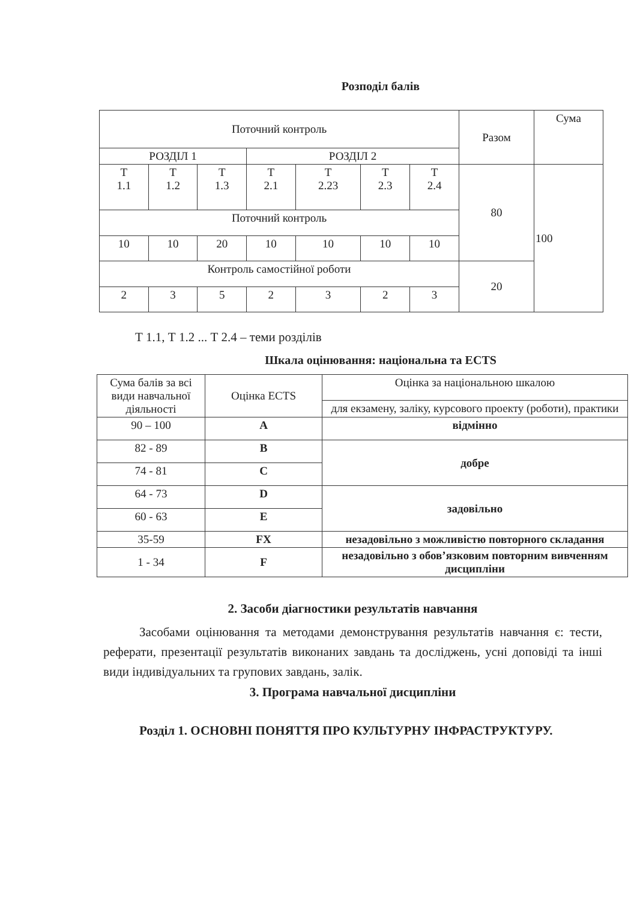Розподіл балів
| Поточний контроль | | | | | | | Разом | Сума |
| РОЗДІЛ 1 | | | РОЗДІЛ 2 | | | | | |
| Т 1.1 | Т 1.2 | Т 1.3 | Т 2.1 | Т 2.23 | Т 2.3 | Т 2.4 | 80 | 100 |
| Поточний контроль | | | | | | | | |
| 10 | 10 | 20 | 10 | 10 | 10 | 10 | | |
| Контроль самостійної роботи | | | | | | | 20 | |
| 2 | 3 | 5 | 2 | 3 | 2 | 3 | | |
Т 1.1, Т 1.2 ... Т 2.4 – теми розділів
Шкала оцінювання: національна та ECTS
| Сума балів за всі види навчальної діяльності | Оцінка ECTS | Оцінка за національною шкалою |
| | | для екзамену, заліку, курсового проекту (роботи), практики |
| 90 – 100 | A | відмінно |
| 82 - 89 | B | добре |
| 74 - 81 | C | |
| 64 - 73 | D | задовільно |
| 60 - 63 | E | |
| 35-59 | FX | незадовільно з можливістю повторного складання |
| 1 - 34 | F | незадовільно з обов’язковим повторним вивченням дисципліни |
2. Засоби діагностики результатів навчання
Засобами оцінювання та методами демонстрування результатів навчання є: тести, реферати, презентації результатів виконаних завдань та досліджень, усні доповіді та інші види індивідуальних та групових завдань, залік.
3. Програма навчальної дисципліни
Розділ 1. ОСНОВНІ ПОНЯТТЯ ПРО КУЛЬТУРНУ ІНФРАСТРУКТУРУ.